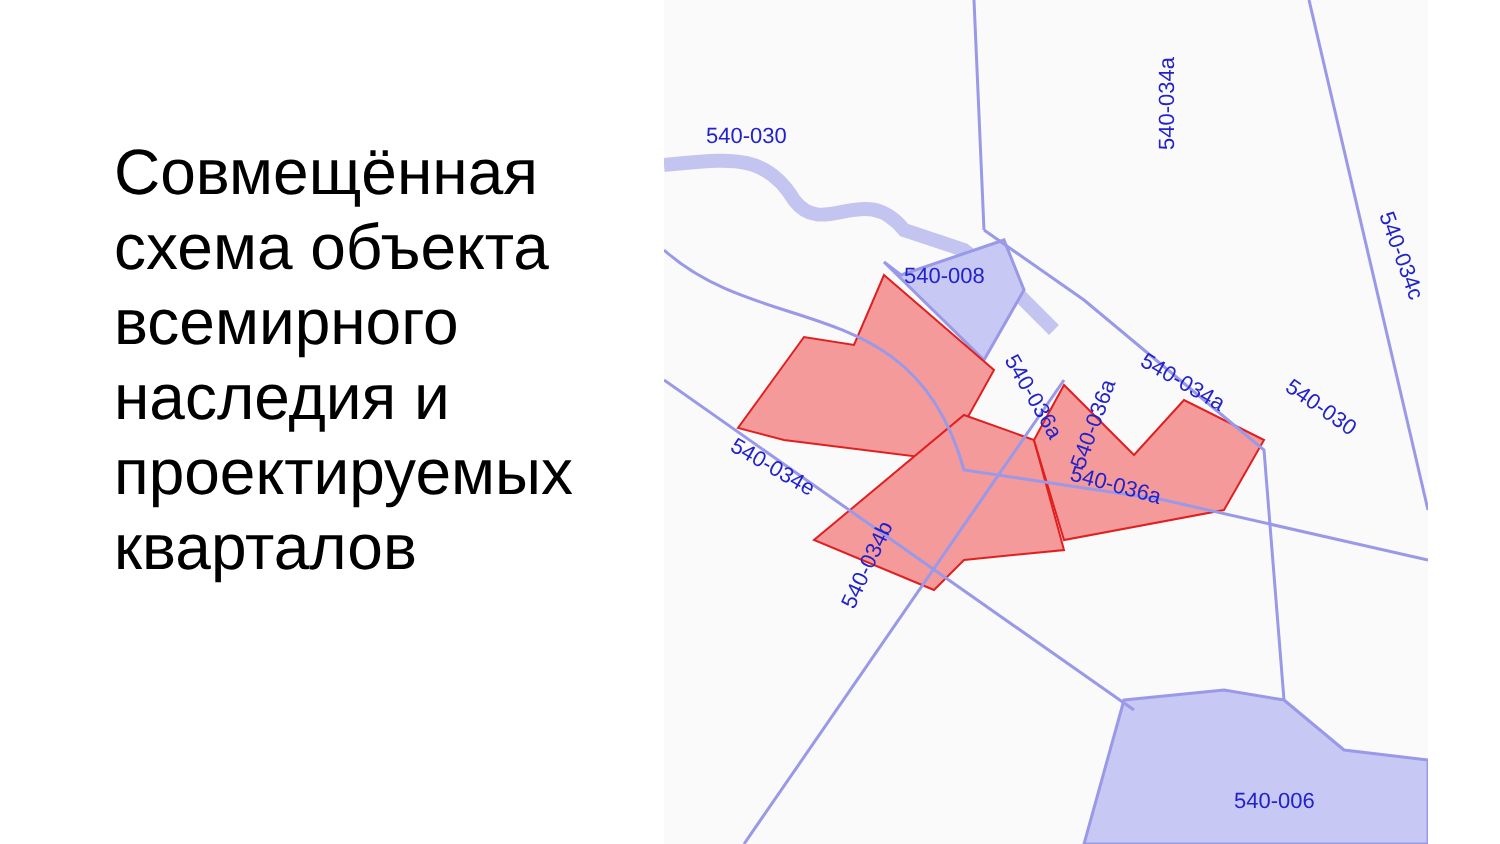Совмещённая схема объекта всемирного наследия и проектируемых кварталов
540-030
540-008
540-006
540-034a
540-034c
540-036a
540-036a
540-034a
540-030
540-036a
540-034e
540-034b